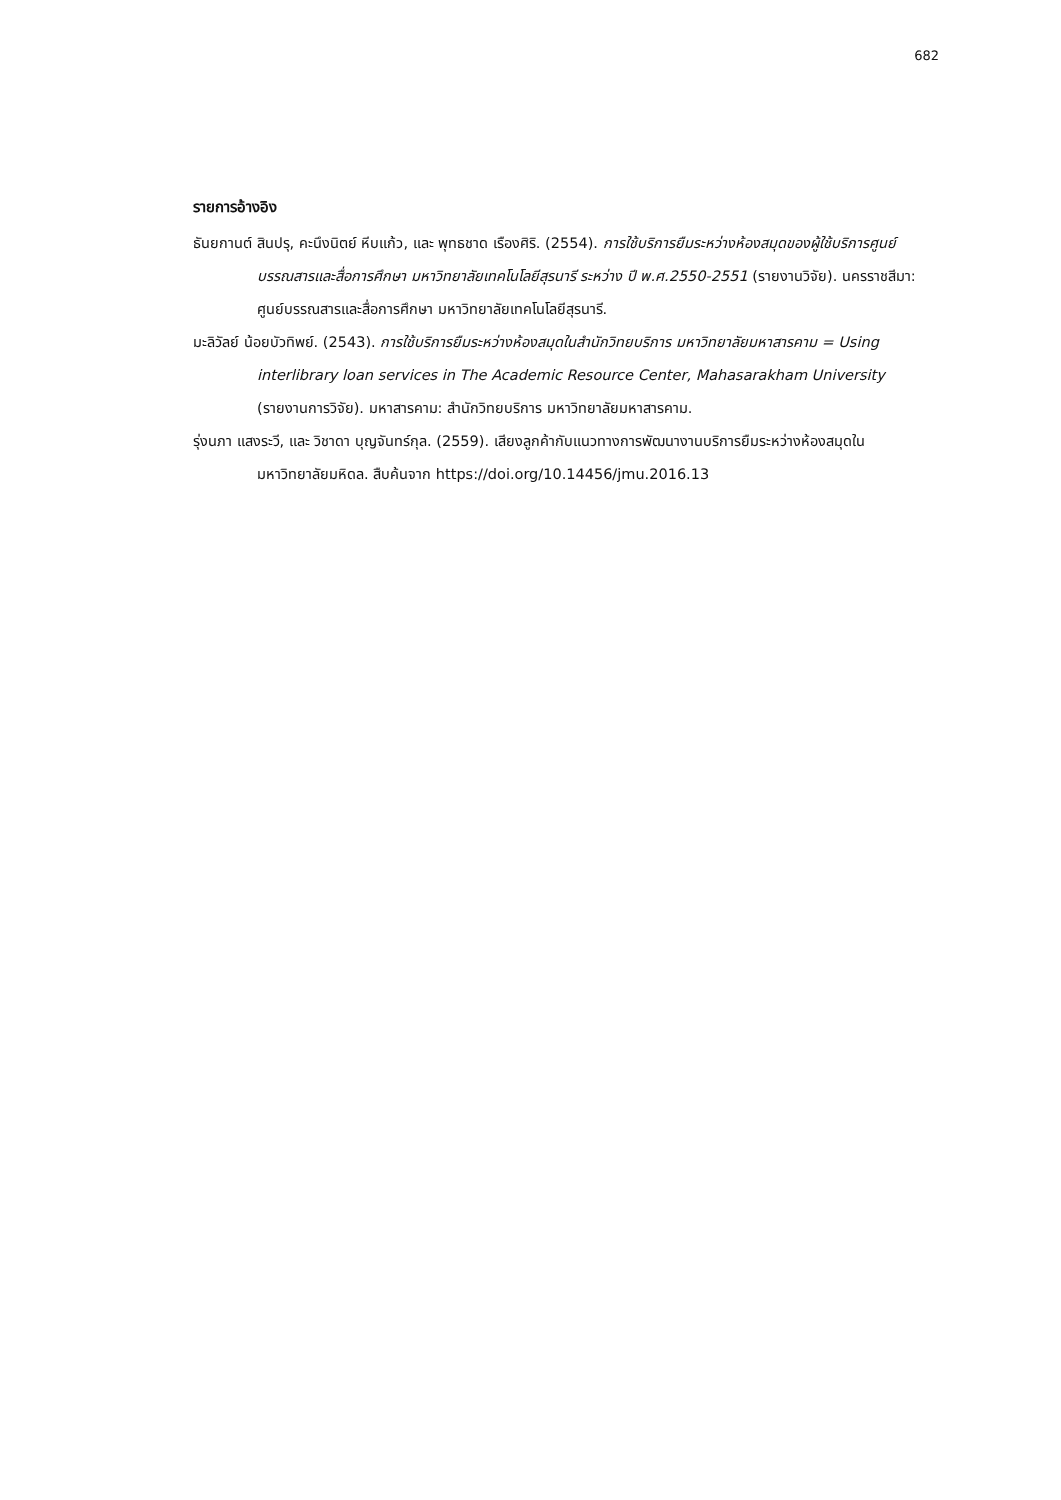682
รายการอ้างอิง
ธันยกานต์ สินปรุ, คะนึงนิตย์ หีบแก้ว, และ พุทธชาด เรืองศิริ. (2554). การใช้บริการยืมระหว่างห้องสมุดของผู้ใช้บริการศูนย์บรรณสารและสื่อการศึกษา มหาวิทยาลัยเทคโนโลยีสุรนารี ระหว่าง ปี พ.ศ.2550-2551 (รายงานวิจัย). นครราชสีมา: ศูนย์บรรณสารและสื่อการศึกษา มหาวิทยาลัยเทคโนโลยีสุรนารี.
มะลิวัลย์ น้อยบัวทิพย์. (2543). การใช้บริการยืมระหว่างห้องสมุดในสำนักวิทยบริการ มหาวิทยาลัยมหาสารคาม = Using interlibrary loan services in The Academic Resource Center, Mahasarakham University (รายงานการวิจัย). มหาสารคาม: สำนักวิทยบริการ มหาวิทยาลัยมหาสารคาม.
รุ่งนภา แสงระวี, และ วิชาดา บุญจันทร์กุล. (2559). เสียงลูกค้ากับแนวทางการพัฒนางานบริการยืมระหว่างห้องสมุดในมหาวิทยาลัยมหิดล. สืบค้นจาก https://doi.org/10.14456/jmu.2016.13